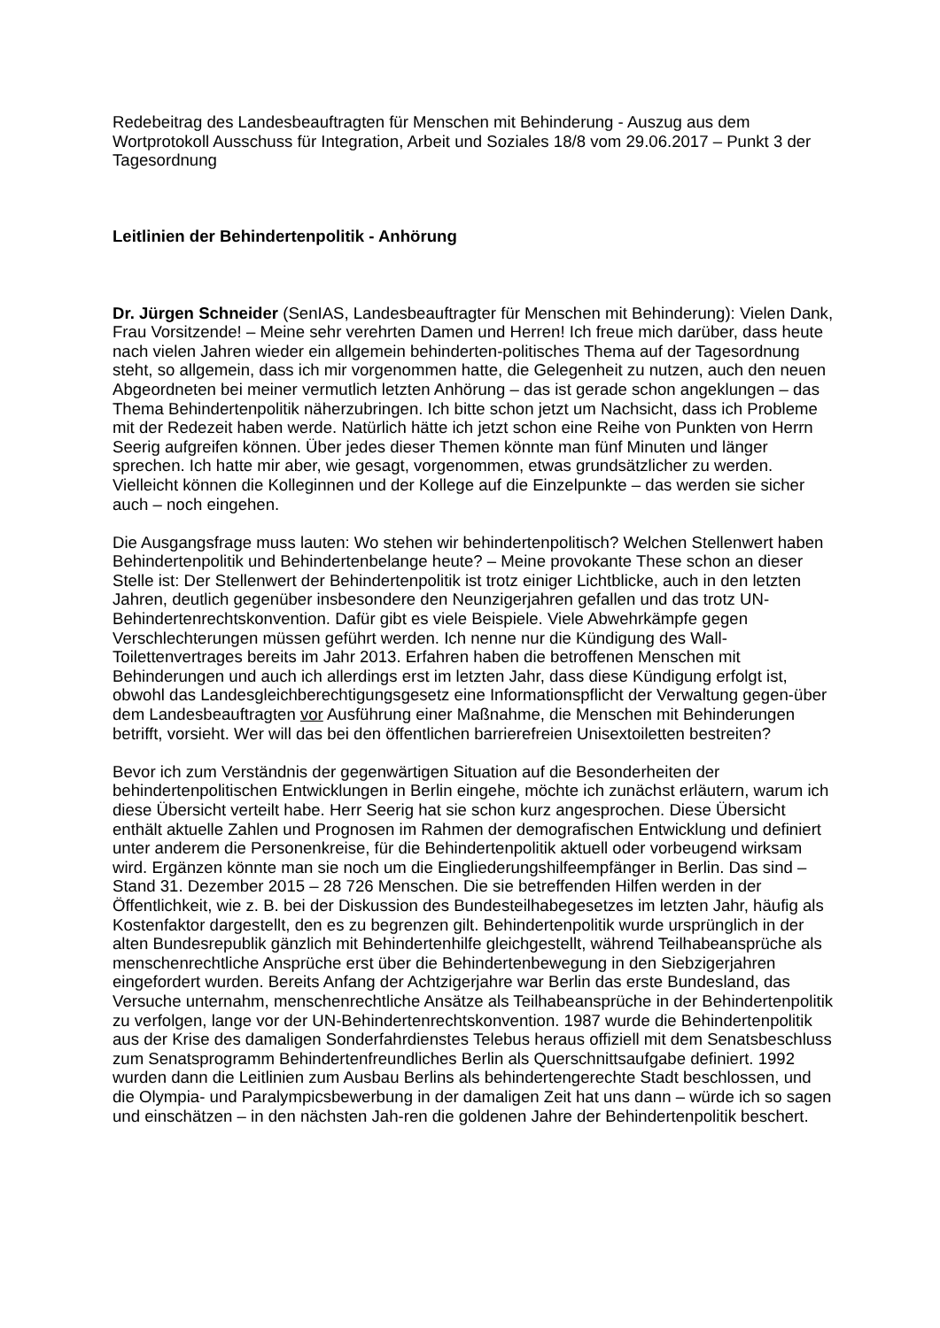Redebeitrag des Landesbeauftragten für Menschen mit Behinderung - Auszug aus dem Wortprotokoll Ausschuss für Integration, Arbeit und Soziales 18/8 vom 29.06.2017 – Punkt 3 der Tagesordnung
Leitlinien der Behindertenpolitik - Anhörung
Dr. Jürgen Schneider (SenIAS, Landesbeauftragter für Menschen mit Behinderung): Vielen Dank, Frau Vorsitzende! – Meine sehr verehrten Damen und Herren! Ich freue mich darüber, dass heute nach vielen Jahren wieder ein allgemein behinderten-politisches Thema auf der Tagesordnung steht, so allgemein, dass ich mir vorgenommen hatte, die Gelegenheit zu nutzen, auch den neuen Abgeordneten bei meiner vermutlich letzten Anhörung – das ist gerade schon angeklungen – das Thema Behindertenpolitik näherzubringen. Ich bitte schon jetzt um Nachsicht, dass ich Probleme mit der Redezeit haben werde. Natürlich hätte ich jetzt schon eine Reihe von Punkten von Herrn Seerig aufgreifen können. Über jedes dieser Themen könnte man fünf Minuten und länger sprechen. Ich hatte mir aber, wie gesagt, vorgenommen, etwas grundsätzlicher zu werden. Vielleicht können die Kolleginnen und der Kollege auf die Einzelpunkte – das werden sie sicher auch – noch eingehen.
Die Ausgangsfrage muss lauten: Wo stehen wir behindertenpolitisch? Welchen Stellenwert haben Behindertenpolitik und Behindertenbelange heute? – Meine provokante These schon an dieser Stelle ist: Der Stellenwert der Behindertenpolitik ist trotz einiger Lichtblicke, auch in den letzten Jahren, deutlich gegenüber insbesondere den Neunzigerjahren gefallen und das trotz UN-Behindertenrechtskonvention. Dafür gibt es viele Beispiele. Viele Abwehrkämpfe gegen Verschlechterungen müssen geführt werden. Ich nenne nur die Kündigung des Wall-Toilettenvertrages bereits im Jahr 2013. Erfahren haben die betroffenen Menschen mit Behinderungen und auch ich allerdings erst im letzten Jahr, dass diese Kündigung erfolgt ist, obwohl das Landesgleichberechtigungsgesetz eine Informationspflicht der Verwaltung gegen-über dem Landesbeauftragten vor Ausführung einer Maßnahme, die Menschen mit Behinderungen betrifft, vorsieht. Wer will das bei den öffentlichen barrierefreien Unisextoiletten bestreiten?
Bevor ich zum Verständnis der gegenwärtigen Situation auf die Besonderheiten der behindertenpolitischen Entwicklungen in Berlin eingehe, möchte ich zunächst erläutern, warum ich diese Übersicht verteilt habe. Herr Seerig hat sie schon kurz angesprochen. Diese Übersicht enthält aktuelle Zahlen und Prognosen im Rahmen der demografischen Entwicklung und definiert unter anderem die Personenkreise, für die Behindertenpolitik aktuell oder vorbeugend wirksam wird. Ergänzen könnte man sie noch um die Eingliederungshilfeempfänger in Berlin. Das sind – Stand 31. Dezember 2015 – 28 726 Menschen. Die sie betreffenden Hilfen werden in der Öffentlichkeit, wie z. B. bei der Diskussion des Bundesteilhabegesetzes im letzten Jahr, häufig als Kostenfaktor dargestellt, den es zu begrenzen gilt. Behindertenpolitik wurde ursprünglich in der alten Bundesrepublik gänzlich mit Behindertenhilfe gleichgestellt, während Teilhabeansprüche als menschenrechtliche Ansprüche erst über die Behindertenbewegung in den Siebzigerjahren eingefordert wurden. Bereits Anfang der Achtzigerjahre war Berlin das erste Bundesland, das Versuche unternahm, menschenrechtliche Ansätze als Teilhabeansprüche in der Behindertenpolitik zu verfolgen, lange vor der UN-Behindertenrechtskonvention. 1987 wurde die Behindertenpolitik aus der Krise des damaligen Sonderfahrdienstes Telebus heraus offiziell mit dem Senatsbeschluss zum Senatsprogramm Behindertenfreundliches Berlin als Querschnittsaufgabe definiert. 1992 wurden dann die Leitlinien zum Ausbau Berlins als behindertengerechte Stadt beschlossen, und die Olympia- und Paralympicsbewerbung in der damaligen Zeit hat uns dann – würde ich so sagen und einschätzen – in den nächsten Jah-ren die goldenen Jahre der Behindertenpolitik beschert.